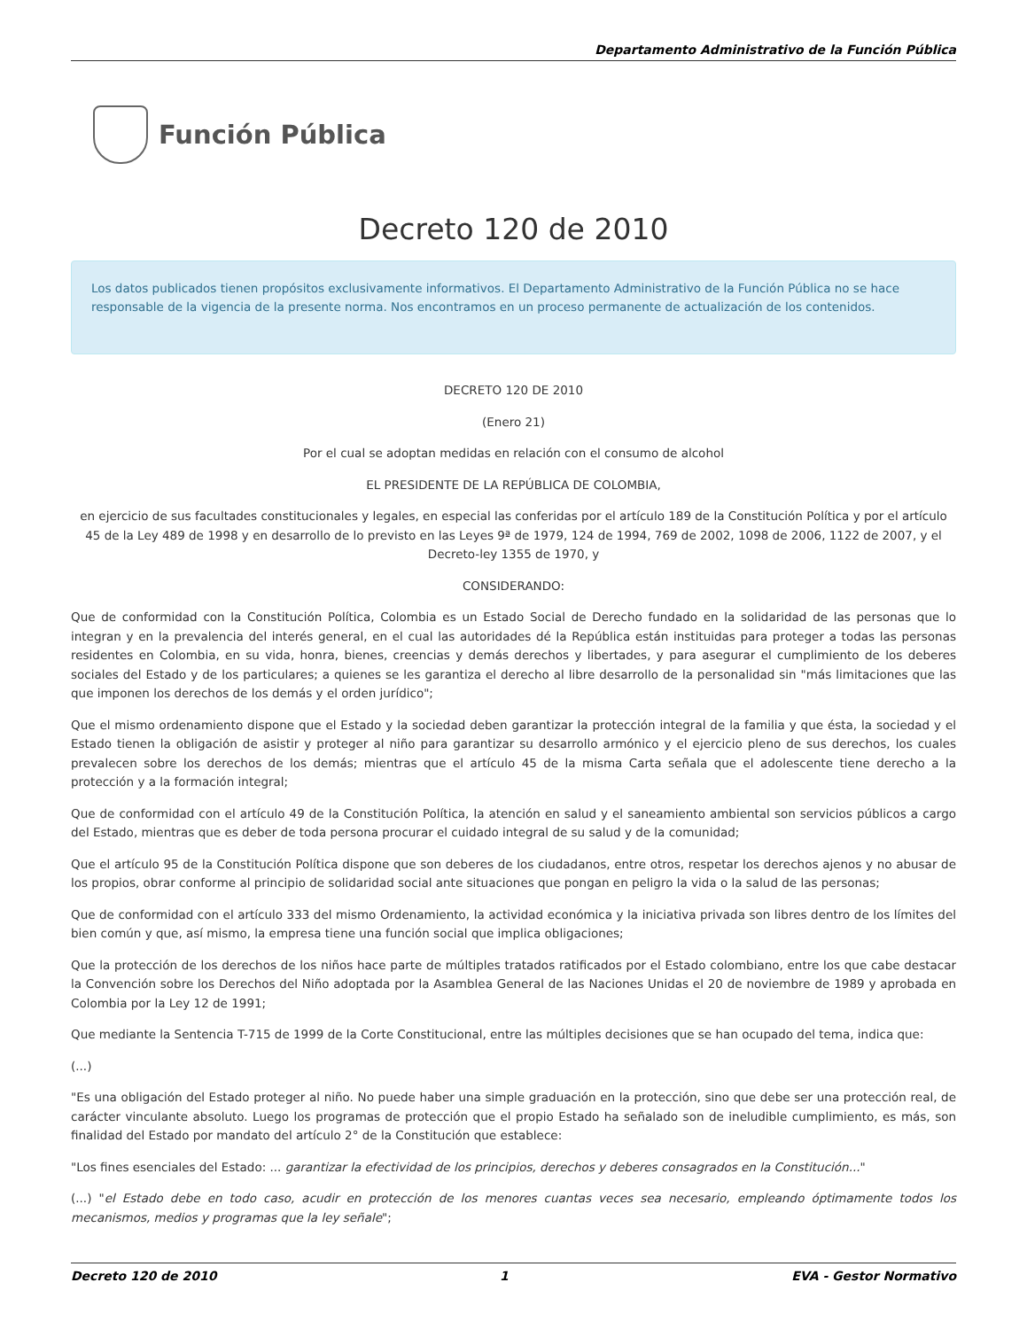Departamento Administrativo de la Función Pública
Función Pública
Decreto 120 de 2010
Los datos publicados tienen propósitos exclusivamente informativos. El Departamento Administrativo de la Función Pública no se hace responsable de la vigencia de la presente norma. Nos encontramos en un proceso permanente de actualización de los contenidos.
DECRETO 120 DE 2010
(Enero 21)
Por el cual se adoptan medidas en relación con el consumo de alcohol
EL PRESIDENTE DE LA REPÚBLICA DE COLOMBIA,
en ejercicio de sus facultades constitucionales y legales, en especial las conferidas por el artículo 189 de la Constitución Política y por el artículo 45 de la Ley 489 de 1998 y en desarrollo de lo previsto en las Leyes 9ª de 1979, 124 de 1994, 769 de 2002, 1098 de 2006, 1122 de 2007, y el Decreto-ley 1355 de 1970, y
CONSIDERANDO:
Que de conformidad con la Constitución Política, Colombia es un Estado Social de Derecho fundado en la solidaridad de las personas que lo integran y en la prevalencia del interés general, en el cual las autoridades dé la República están instituidas para proteger a todas las personas residentes en Colombia, en su vida, honra, bienes, creencias y demás derechos y libertades, y para asegurar el cumplimiento de los deberes sociales del Estado y de los particulares; a quienes se les garantiza el derecho al libre desarrollo de la personalidad sin "más limitaciones que las que imponen los derechos de los demás y el orden jurídico";
Que el mismo ordenamiento dispone que el Estado y la sociedad deben garantizar la protección integral de la familia y que ésta, la sociedad y el Estado tienen la obligación de asistir y proteger al niño para garantizar su desarrollo armónico y el ejercicio pleno de sus derechos, los cuales prevalecen sobre los derechos de los demás; mientras que el artículo 45 de la misma Carta señala que el adolescente tiene derecho a la protección y a la formación integral;
Que de conformidad con el artículo 49 de la Constitución Política, la atención en salud y el saneamiento ambiental son servicios públicos a cargo del Estado, mientras que es deber de toda persona procurar el cuidado integral de su salud y de la comunidad;
Que el artículo 95 de la Constitución Política dispone que son deberes de los ciudadanos, entre otros, respetar los derechos ajenos y no abusar de los propios, obrar conforme al principio de solidaridad social ante situaciones que pongan en peligro la vida o la salud de las personas;
Que de conformidad con el artículo 333 del mismo Ordenamiento, la actividad económica y la iniciativa privada son libres dentro de los límites del bien común y que, así mismo, la empresa tiene una función social que implica obligaciones;
Que la protección de los derechos de los niños hace parte de múltiples tratados ratificados por el Estado colombiano, entre los que cabe destacar la Convención sobre los Derechos del Niño adoptada por la Asamblea General de las Naciones Unidas el 20 de noviembre de 1989 y aprobada en Colombia por la Ley 12 de 1991;
Que mediante la Sentencia T-715 de 1999 de la Corte Constitucional, entre las múltiples decisiones que se han ocupado del tema, indica que:
(...)
"Es una obligación del Estado proteger al niño. No puede haber una simple graduación en la protección, sino que debe ser una protección real, de carácter vinculante absoluto. Luego los programas de protección que el propio Estado ha señalado son de ineludible cumplimiento, es más, son finalidad del Estado por mandato del artículo 2° de la Constitución que establece:
"Los fines esenciales del Estado: ... garantizar la efectividad de los principios, derechos y deberes consagrados en la Constitución..."
(...) "el Estado debe en todo caso, acudir en protección de los menores cuantas veces sea necesario, empleando óptimamente todos los mecanismos, medios y programas que la ley señale";
Decreto 120 de 2010 1 EVA - Gestor Normativo